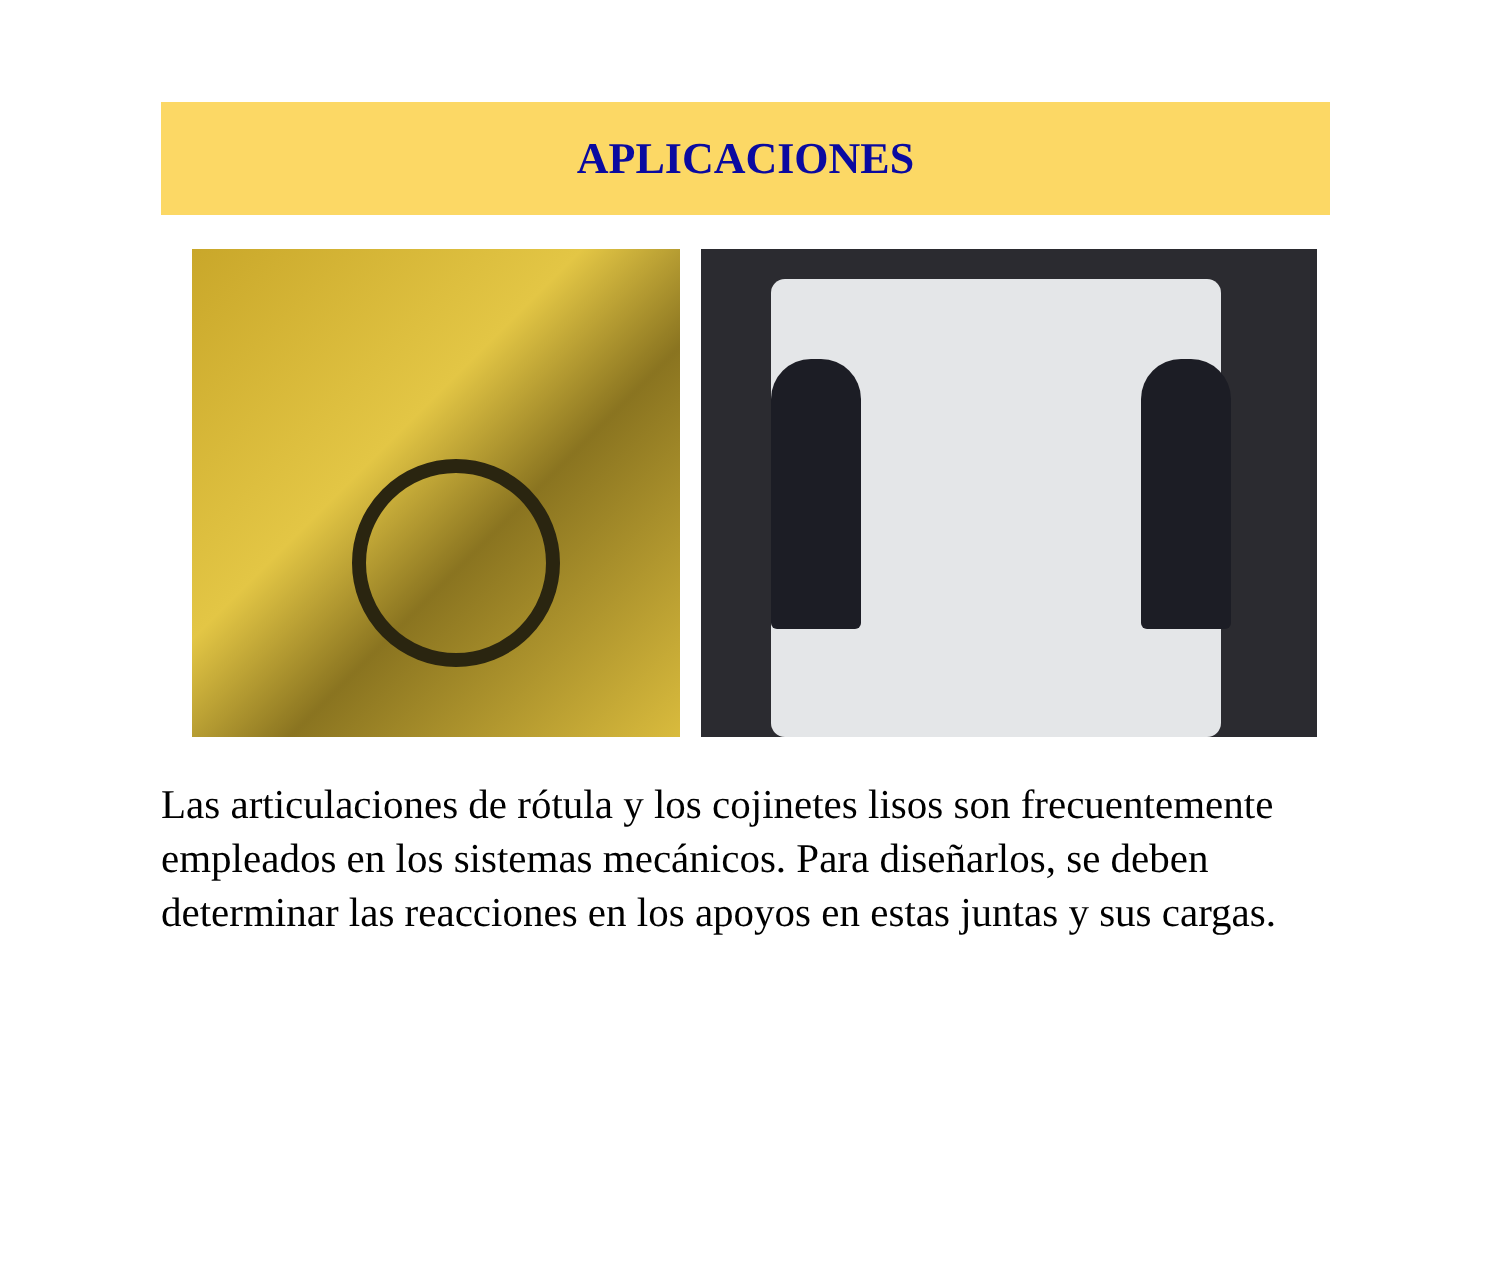APLICACIONES
Las articulaciones de rótula y los cojinetes lisos son frecuentemente empleados en los sistemas mecánicos. Para diseñarlos, se deben determinar las reacciones en los apoyos en estas juntas y sus cargas.